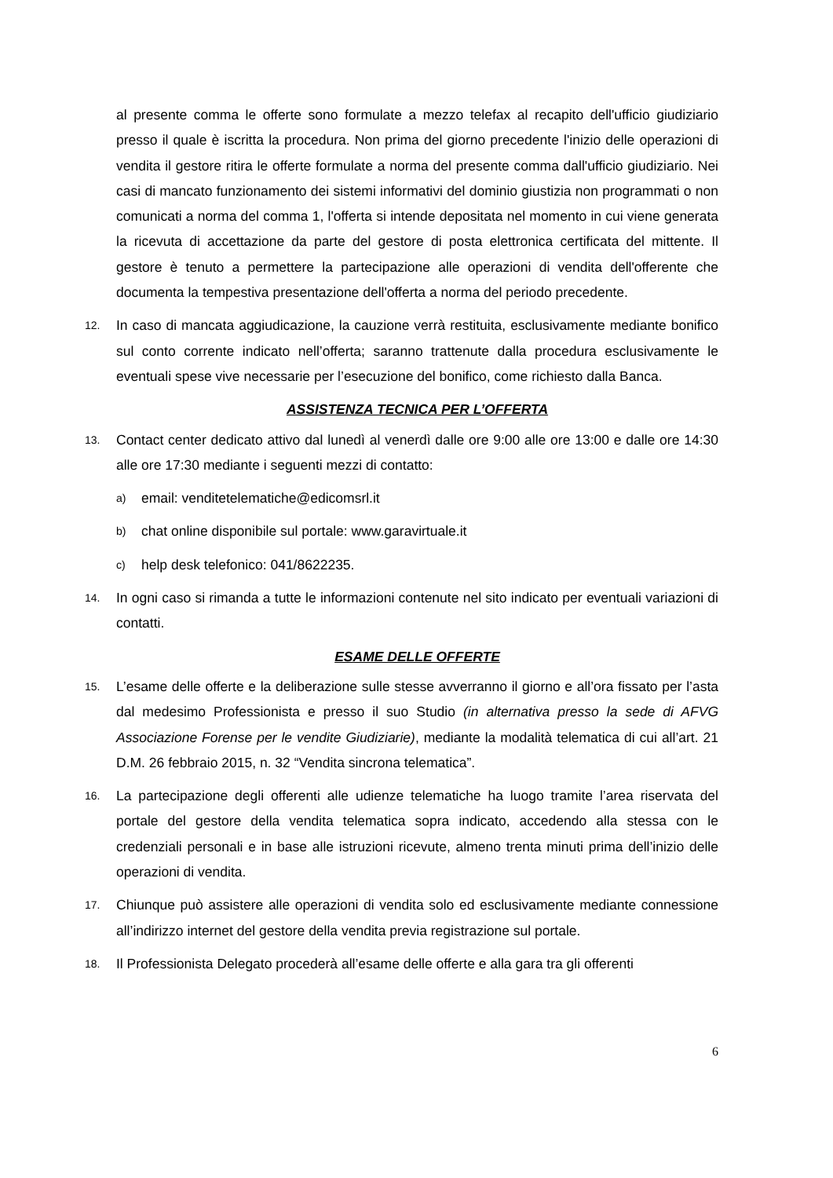al presente comma le offerte sono formulate a mezzo telefax al recapito dell'ufficio giudiziario presso il quale è iscritta la procedura. Non prima del giorno precedente l'inizio delle operazioni di vendita il gestore ritira le offerte formulate a norma del presente comma dall'ufficio giudiziario. Nei casi di mancato funzionamento dei sistemi informativi del dominio giustizia non programmati o non comunicati a norma del comma 1, l'offerta si intende depositata nel momento in cui viene generata la ricevuta di accettazione da parte del gestore di posta elettronica certificata del mittente. Il gestore è tenuto a permettere la partecipazione alle operazioni di vendita dell'offerente che documenta la tempestiva presentazione dell'offerta a norma del periodo precedente.
12. In caso di mancata aggiudicazione, la cauzione verrà restituita, esclusivamente mediante bonifico sul conto corrente indicato nell’offerta; saranno trattenute dalla procedura esclusivamente le eventuali spese vive necessarie per l’esecuzione del bonifico, come richiesto dalla Banca.
ASSISTENZA TECNICA PER L’OFFERTA
13. Contact center dedicato attivo dal lunedì al venerdì dalle ore 9:00 alle ore 13:00 e dalle ore 14:30 alle ore 17:30 mediante i seguenti mezzi di contatto:
a) email: venditetelematiche@edicomsrl.it
b) chat online disponibile sul portale: www.garavirtuale.it
c) help desk telefonico: 041/8622235.
14. In ogni caso si rimanda a tutte le informazioni contenute nel sito indicato per eventuali variazioni di contatti.
ESAME DELLE OFFERTE
15. L’esame delle offerte e la deliberazione sulle stesse avverranno il giorno e all’ora fissato per l’asta dal medesimo Professionista e presso il suo Studio (in alternativa presso la sede di AFVG Associazione Forense per le vendite Giudiziarie), mediante la modalità telematica di cui all’art. 21 D.M. 26 febbraio 2015, n. 32 “Vendita sincrona telematica”.
16. La partecipazione degli offerenti alle udienze telematiche ha luogo tramite l’area riservata del portale del gestore della vendita telematica sopra indicato, accedendo alla stessa con le credenziali personali e in base alle istruzioni ricevute, almeno trenta minuti prima dell’inizio delle operazioni di vendita.
17. Chiunque può assistere alle operazioni di vendita solo ed esclusivamente mediante connessione all’indirizzo internet del gestore della vendita previa registrazione sul portale.
18. Il Professionista Delegato procederà all’esame delle offerte e alla gara tra gli offerenti
6